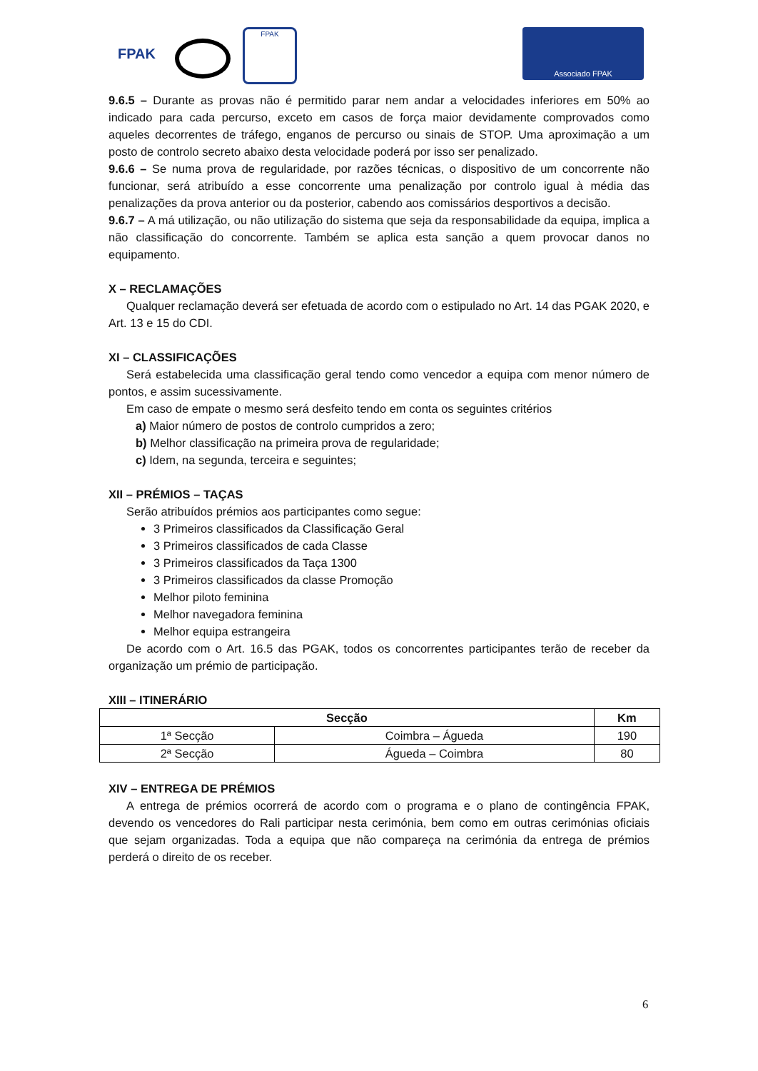FPAK FPAK Associado FPAK
9.6.5 – Durante as provas não é permitido parar nem andar a velocidades inferiores em 50% ao indicado para cada percurso, exceto em casos de força maior devidamente comprovados como aqueles decorrentes de tráfego, enganos de percurso ou sinais de STOP. Uma aproximação a um posto de controlo secreto abaixo desta velocidade poderá por isso ser penalizado.
9.6.6 – Se numa prova de regularidade, por razões técnicas, o dispositivo de um concorrente não funcionar, será atribuído a esse concorrente uma penalização por controlo igual à média das penalizações da prova anterior ou da posterior, cabendo aos comissários desportivos a decisão.
9.6.7 – A má utilização, ou não utilização do sistema que seja da responsabilidade da equipa, implica a não classificação do concorrente. Também se aplica esta sanção a quem provocar danos no equipamento.
X – RECLAMAÇÕES
Qualquer reclamação deverá ser efetuada de acordo com o estipulado no Art. 14 das PGAK 2020, e Art. 13 e 15 do CDI.
XI – CLASSIFICAÇÕES
Será estabelecida uma classificação geral tendo como vencedor a equipa com menor número de pontos, e assim sucessivamente.
Em caso de empate o mesmo será desfeito tendo em conta os seguintes critérios
a) Maior número de postos de controlo cumpridos a zero;
b) Melhor classificação na primeira prova de regularidade;
c) Idem, na segunda, terceira e seguintes;
XII – PRÉMIOS – TAÇAS
Serão atribuídos prémios aos participantes como segue:
3 Primeiros classificados da Classificação Geral
3 Primeiros classificados de cada Classe
3 Primeiros classificados da Taça 1300
3 Primeiros classificados da classe Promoção
Melhor piloto feminina
Melhor navegadora feminina
Melhor equipa estrangeira
De acordo com o Art. 16.5 das PGAK, todos os concorrentes participantes terão de receber da organização um prémio de participação.
XIII – ITINERÁRIO
| Secção | | Km |
| --- | --- | --- |
| 1ª Secção | Coimbra – Águeda | 190 |
| 2ª Secção | Águeda – Coimbra | 80 |
XIV – ENTREGA DE PRÉMIOS
A entrega de prémios ocorrerá de acordo com o programa e o plano de contingência FPAK, devendo os vencedores do Rali participar nesta cerimónia, bem como em outras cerimónias oficiais que sejam organizadas. Toda a equipa que não compareça na cerimónia da entrega de prémios perderá o direito de os receber.
6